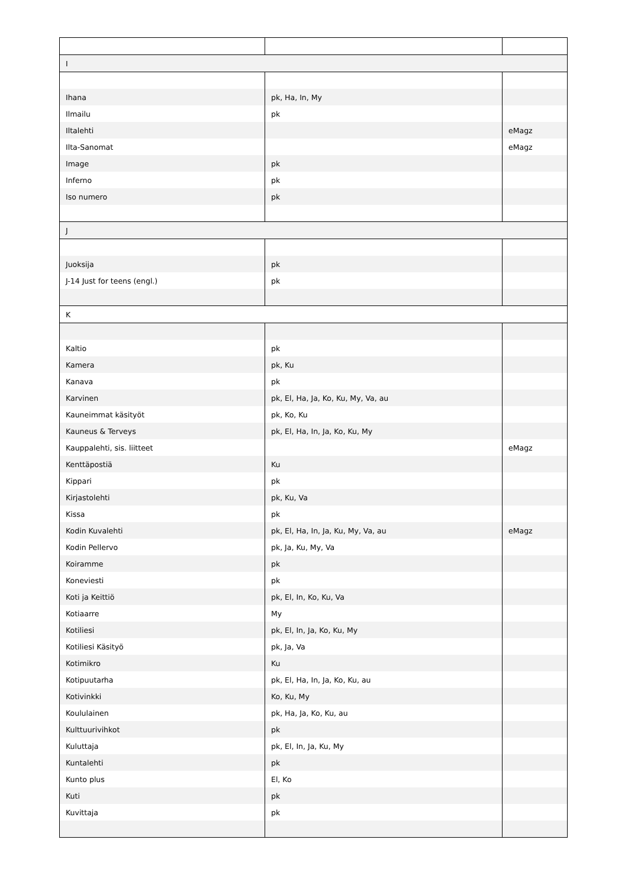| I | | |
| Ihana | pk, Ha, In, My | |
| Ilmailu | pk | |
| Iltalehti | | eMagz |
| Ilta-Sanomat | | eMagz |
| Image | pk | |
| Inferno | pk | |
| Iso numero | pk | |
| J | | |
| Juoksija | pk | |
| J-14 Just for teens (engl.) | pk | |
| K | | |
| Kaltio | pk | |
| Kamera | pk, Ku | |
| Kanava | pk | |
| Karvinen | pk, El, Ha, Ja, Ko, Ku, My, Va, au | |
| Kauneimmat käsityöt | pk, Ko, Ku | |
| Kauneus & Terveys | pk, El, Ha, In, Ja, Ko, Ku, My | |
| Kauppalehti, sis. liitteet | | eMagz |
| Kenttäpostiä | Ku | |
| Kippari | pk | |
| Kirjastolehti | pk, Ku, Va | |
| Kissa | pk | |
| Kodin Kuvalehti | pk, El, Ha, In, Ja, Ku, My, Va, au | eMagz |
| Kodin Pellervo | pk, Ja, Ku, My, Va | |
| Koiramme | pk | |
| Koneviesti | pk | |
| Koti ja Keittiö | pk, El, In, Ko, Ku, Va | |
| Kotiaarre | My | |
| Kotiliesi | pk, El, In, Ja, Ko, Ku, My | |
| Kotiliesi Käsityö | pk, Ja, Va | |
| Kotimikro | Ku | |
| Kotipuutarha | pk, El, Ha, In, Ja, Ko, Ku, au | |
| Kotivinkki | Ko, Ku, My | |
| Koululainen | pk, Ha, Ja, Ko, Ku, au | |
| Kulttuurivihkot | pk | |
| Kuluttaja | pk, El, In, Ja, Ku, My | |
| Kuntalehti | pk | |
| Kunto plus | El, Ko | |
| Kuti | pk | |
| Kuvittaja | pk | |